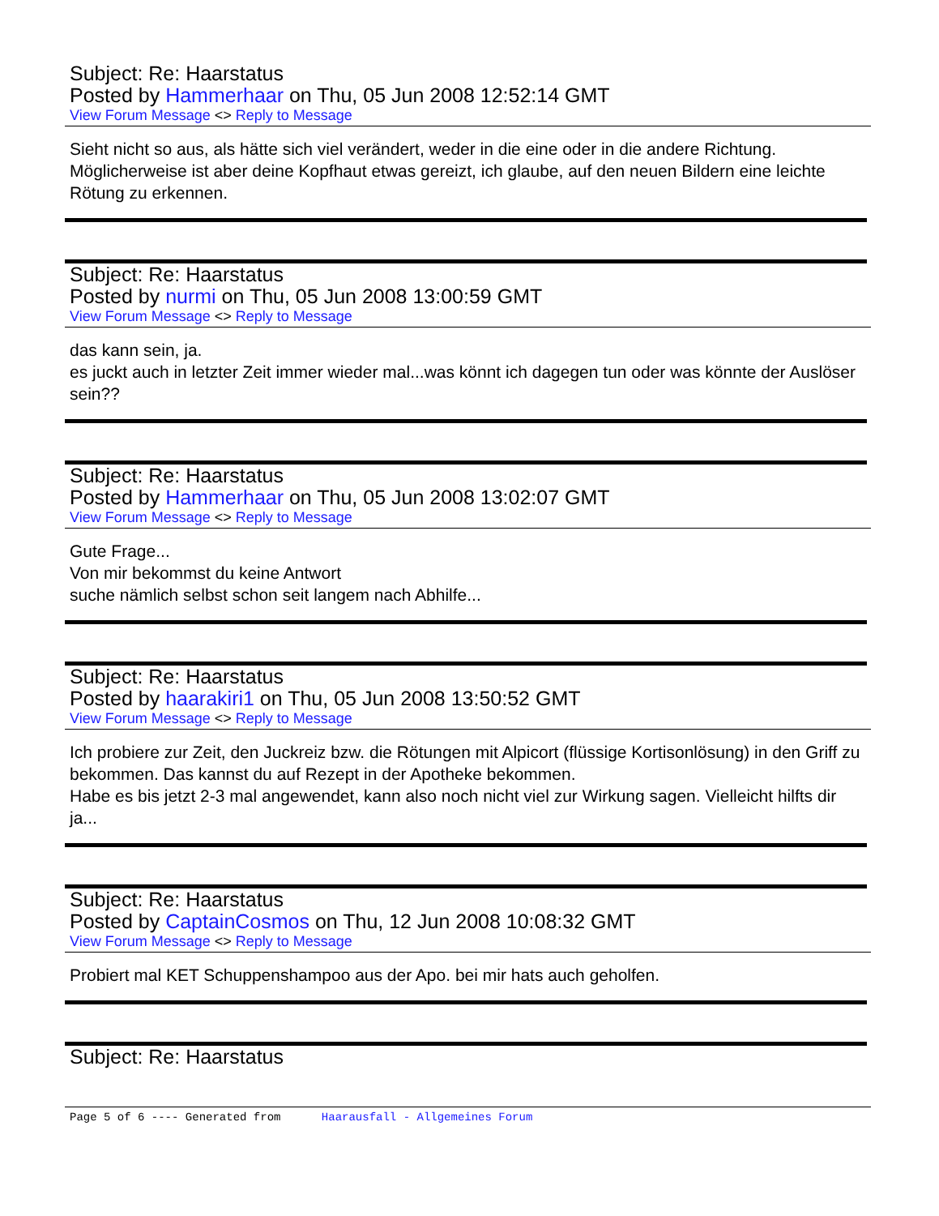Subject: Re: Haarstatus
Posted by Hammerhaar on Thu, 05 Jun 2008 12:52:14 GMT
View Forum Message <> Reply to Message
Sieht nicht so aus, als hätte sich viel verändert, weder in die eine oder in die andere Richtung.
Möglicherweise ist aber deine Kopfhaut etwas gereizt, ich glaube, auf den neuen Bildern eine leichte Rötung zu erkennen.
Subject: Re: Haarstatus
Posted by nurmi on Thu, 05 Jun 2008 13:00:59 GMT
View Forum Message <> Reply to Message
das kann sein, ja.
es juckt auch in letzter Zeit immer wieder mal...was könnt ich dagegen tun oder was könnte der Auslöser sein??
Subject: Re: Haarstatus
Posted by Hammerhaar on Thu, 05 Jun 2008 13:02:07 GMT
View Forum Message <> Reply to Message
Gute Frage...
Von mir bekommst du keine Antwort
suche nämlich selbst schon seit langem nach Abhilfe...
Subject: Re: Haarstatus
Posted by haarakiri1 on Thu, 05 Jun 2008 13:50:52 GMT
View Forum Message <> Reply to Message
Ich probiere zur Zeit, den Juckreiz bzw. die Rötungen mit Alpicort (flüssige Kortisonlösung) in den Griff zu bekommen. Das kannst du auf Rezept in der Apotheke bekommen.
Habe es bis jetzt 2-3 mal angewendet, kann also noch nicht viel zur Wirkung sagen. Vielleicht hilfts dir ja...
Subject: Re: Haarstatus
Posted by CaptainCosmos on Thu, 12 Jun 2008 10:08:32 GMT
View Forum Message <> Reply to Message
Probiert mal KET Schuppenshampoo aus der Apo. bei mir hats auch geholfen.
Subject: Re: Haarstatus
Page 5 of 6 ---- Generated from Haarausfall - Allgemeines Forum